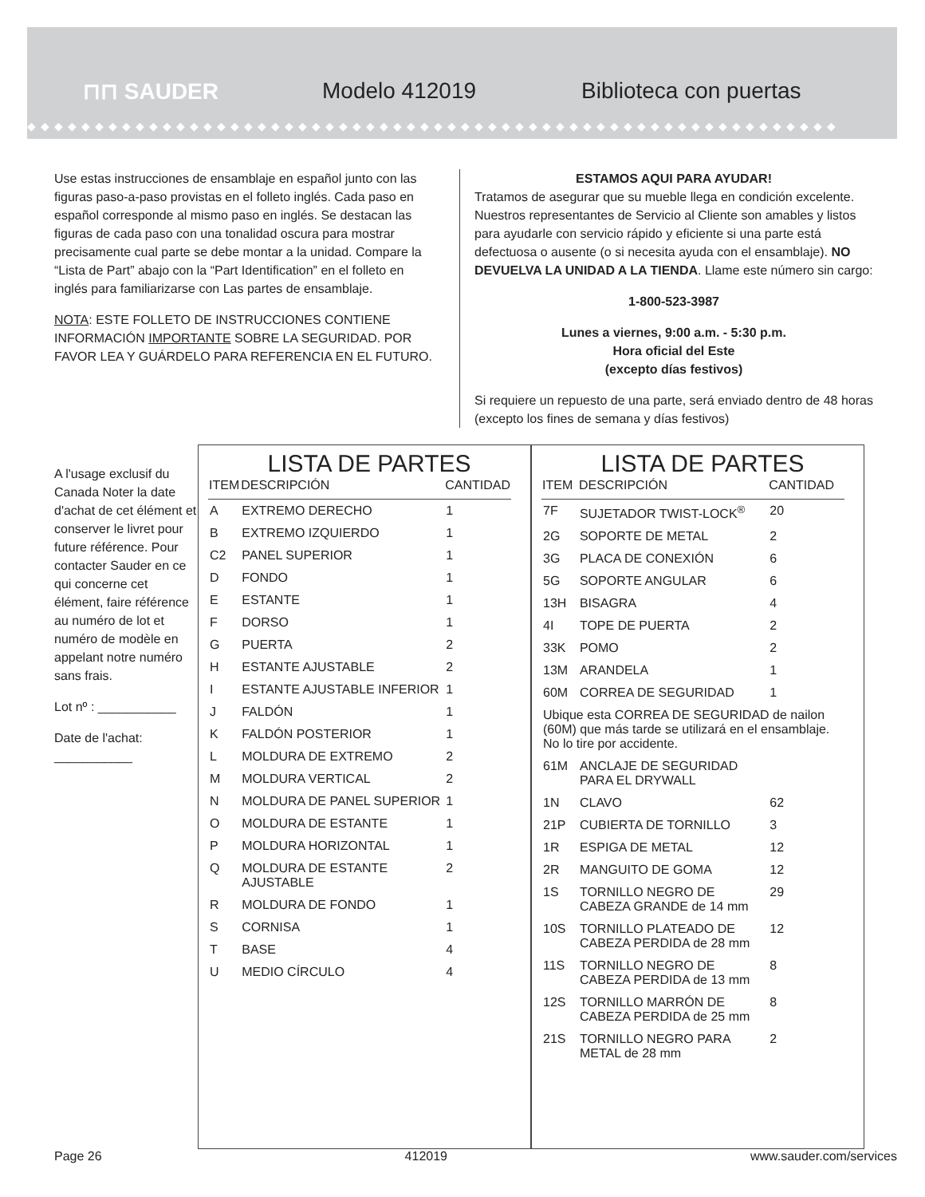⊓⊓ SAUDER Modelo 412019
Biblioteca con puertas
◆◆◆◆◆◆◆◆◆◆◆◆◆◆◆◆◆◆◆◆◆◆◆◆◆◆◆◆◆◆◆◆◆◆◆◆◆◆◆◆◆◆◆◆◆◆◆◆◆◆◆◆◆◆◆◆◆◆◆◆
Use estas instrucciones de ensamblaje en español junto con las figuras paso-a-paso provistas en el folleto inglés. Cada paso en español corresponde al mismo paso en inglés. Se destacan las figuras de cada paso con una tonalidad oscura para mostrar precisamente cual parte se debe montar a la unidad. Compare la “Lista de Part” abajo con la “Part Identification” en el folleto en inglés para familiarizarse con Las partes de ensamblaje.
NOTA: ESTE FOLLETO DE INSTRUCCIONES CONTIENE INFORMACIÓN IMPORTANTE SOBRE LA SEGURIDAD. POR FAVOR LEA Y GUÁRDELO PARA REFERENCIA EN EL FUTURO.
ESTAMOS AQUI PARA AYUDAR!
Tratamos de asegurar que su mueble llega en condición excelente. Nuestros representantes de Servicio al Cliente son amables y listos para ayudarle con servicio rápido y eficiente si una parte está defectuosa o ausente (o si necesita ayuda con el ensamblaje). NO DEVUELVA LA UNIDAD A LA TIENDA. Llame este número sin cargo:
1-800-523-3987
Lunes a viernes, 9:00 a.m. - 5:30 p.m.
Hora oficial del Este
(excepto días festivos)
Si requiere un repuesto de una parte, será enviado dentro de 48 horas (excepto los fines de semana y días festivos)
A l'usage exclusif du Canada Noter la date d'achat de cet élément et conserver le livret pour future référence. Pour contacter Sauder en ce qui concerne cet élément, faire référence au numéro de lot et numéro de modèle en appelant notre numéro sans frais.
Lot nº : ___________
Date de l'achat: ___________
LISTA DE PARTES
| ITEM | DESCRIPCIÓN | CANTIDAD |
| --- | --- | --- |
| A | EXTREMO DERECHO | 1 |
| B | EXTREMO IZQUIERDO | 1 |
| C2 | PANEL SUPERIOR | 1 |
| D | FONDO | 1 |
| E | ESTANTE | 1 |
| F | DORSO | 1 |
| G | PUERTA | 2 |
| H | ESTANTE AJUSTABLE | 2 |
| I | ESTANTE AJUSTABLE INFERIOR | 1 |
| J | FALDÓN | 1 |
| K | FALDÓN POSTERIOR | 1 |
| L | MOLDURA DE EXTREMO | 2 |
| M | MOLDURA VERTICAL | 2 |
| N | MOLDURA DE PANEL SUPERIOR | 1 |
| O | MOLDURA DE ESTANTE | 1 |
| P | MOLDURA HORIZONTAL | 1 |
| Q | MOLDURA DE ESTANTE AJUSTABLE | 2 |
| R | MOLDURA DE FONDO | 1 |
| S | CORNISA | 1 |
| T | BASE | 4 |
| U | MEDIO CÍRCULO | 4 |
LISTA DE PARTES
| ITEM | DESCRIPCIÓN | CANTIDAD |
| --- | --- | --- |
| 7F | SUJETADOR TWIST-LOCK<sup>®</sup> | 20 |
| 2G | SOPORTE DE METAL | 2 |
| 3G | PLACA DE CONEXIÓN | 6 |
| 5G | SOPORTE ANGULAR | 6 |
| 13H | BISAGRA | 4 |
| 4I | TOPE DE PUERTA | 2 |
| 33K | POMO | 2 |
| 13M | ARANDELA | 1 |
| 60M | CORREA DE SEGURIDAD | 1 |
| Ubique esta CORREA DE SEGURIDAD de nailon (60M) que más tarde se utilizará en el ensamblaje. No lo tire por accidente. | | |
| 61M | ANCLAJE DE SEGURIDAD PARA EL DRYWALL | |
| 1N | CLAVO | 62 |
| 21P | CUBIERTA DE TORNILLO | 3 |
| 1R | ESPIGA DE METAL | 12 |
| 2R | MANGUITO DE GOMA | 12 |
| 1S | TORNILLO NEGRO DE CABEZA GRANDE de 14 mm | 29 |
| 10S | TORNILLO PLATEADO DE CABEZA PERDIDA de 28 mm | 12 |
| 11S | TORNILLO NEGRO DE CABEZA PERDIDA de 13 mm | 8 |
| 12S | TORNILLO MARRÓN DE CABEZA PERDIDA de 25 mm | 8 |
| 21S | TORNILLO NEGRO PARA METAL de 28 mm | 2 |
Page 26 412019 www.sauder.com/services